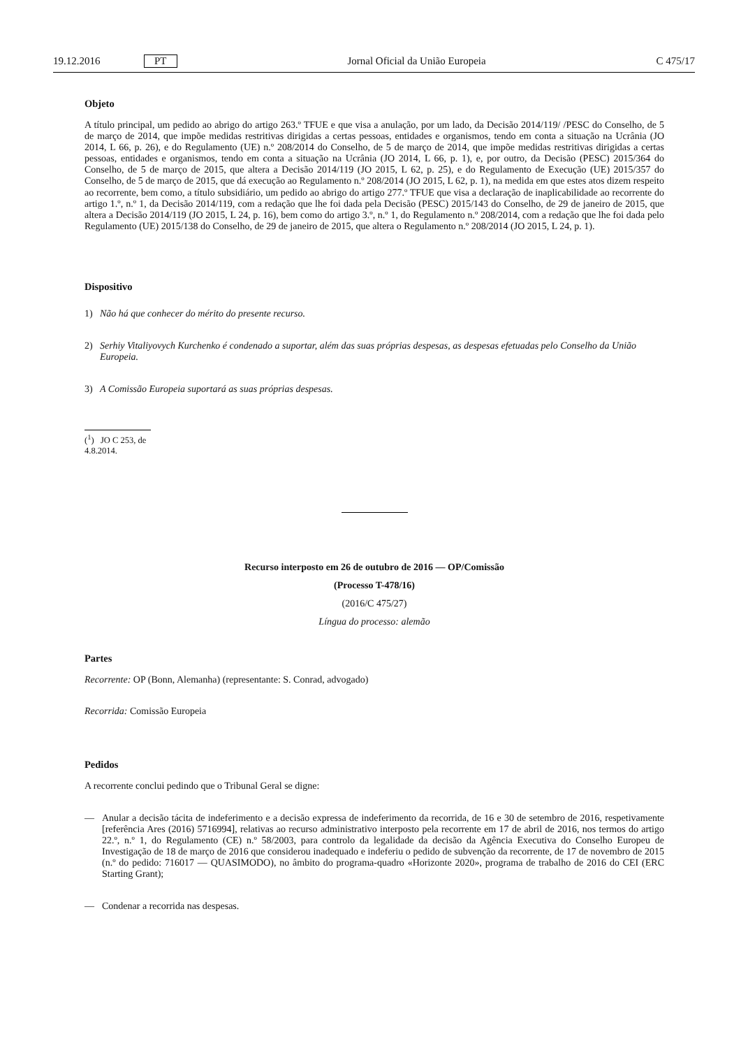19.12.2016 PT Jornal Oficial da União Europeia C 475/17
Objeto
A título principal, um pedido ao abrigo do artigo 263.º TFUE e que visa a anulação, por um lado, da Decisão 2014/119/ /PESC do Conselho, de 5 de março de 2014, que impõe medidas restritivas dirigidas a certas pessoas, entidades e organismos, tendo em conta a situação na Ucrânia (JO 2014, L 66, p. 26), e do Regulamento (UE) n.º 208/2014 do Conselho, de 5 de março de 2014, que impõe medidas restritivas dirigidas a certas pessoas, entidades e organismos, tendo em conta a situação na Ucrânia (JO 2014, L 66, p. 1), e, por outro, da Decisão (PESC) 2015/364 do Conselho, de 5 de março de 2015, que altera a Decisão 2014/119 (JO 2015, L 62, p. 25), e do Regulamento de Execução (UE) 2015/357 do Conselho, de 5 de março de 2015, que dá execução ao Regulamento n.º 208/2014 (JO 2015, L 62, p. 1), na medida em que estes atos dizem respeito ao recorrente, bem como, a título subsidiário, um pedido ao abrigo do artigo 277.º TFUE que visa a declaração de inaplicabilidade ao recorrente do artigo 1.º, n.º 1, da Decisão 2014/119, com a redação que lhe foi dada pela Decisão (PESC) 2015/143 do Conselho, de 29 de janeiro de 2015, que altera a Decisão 2014/119 (JO 2015, L 24, p. 16), bem como do artigo 3.º, n.º 1, do Regulamento n.º 208/2014, com a redação que lhe foi dada pelo Regulamento (UE) 2015/138 do Conselho, de 29 de janeiro de 2015, que altera o Regulamento n.º 208/2014 (JO 2015, L 24, p. 1).
Dispositivo
1) Não há que conhecer do mérito do presente recurso.
2) Serhiy Vitaliyovych Kurchenko é condenado a suportar, além das suas próprias despesas, as despesas efetuadas pelo Conselho da União Europeia.
3) A Comissão Europeia suportará as suas próprias despesas.
(<sup>1</sup>) JO C 253, de 4.8.2014.
Recurso interposto em 26 de outubro de 2016 — OP/Comissão
(Processo T-478/16)
(2016/C 475/27)
Língua do processo: alemão
Partes
Recorrente: OP (Bonn, Alemanha) (representante: S. Conrad, advogado)
Recorrida: Comissão Europeia
Pedidos
A recorrente conclui pedindo que o Tribunal Geral se digne:
— Anular a decisão tácita de indeferimento e a decisão expressa de indeferimento da recorrida, de 16 e 30 de setembro de 2016, respetivamente [referência Ares (2016) 5716994], relativas ao recurso administrativo interposto pela recorrente em 17 de abril de 2016, nos termos do artigo 22.º, n.º 1, do Regulamento (CE) n.º 58/2003, para controlo da legalidade da decisão da Agência Executiva do Conselho Europeu de Investigação de 18 de março de 2016 que considerou inadequado e indeferiu o pedido de subvenção da recorrente, de 17 de novembro de 2015 (n.º do pedido: 716017 — QUASIMODO), no âmbito do programa-quadro «Horizonte 2020», programa de trabalho de 2016 do CEI (ERC Starting Grant);
— Condenar a recorrida nas despesas.